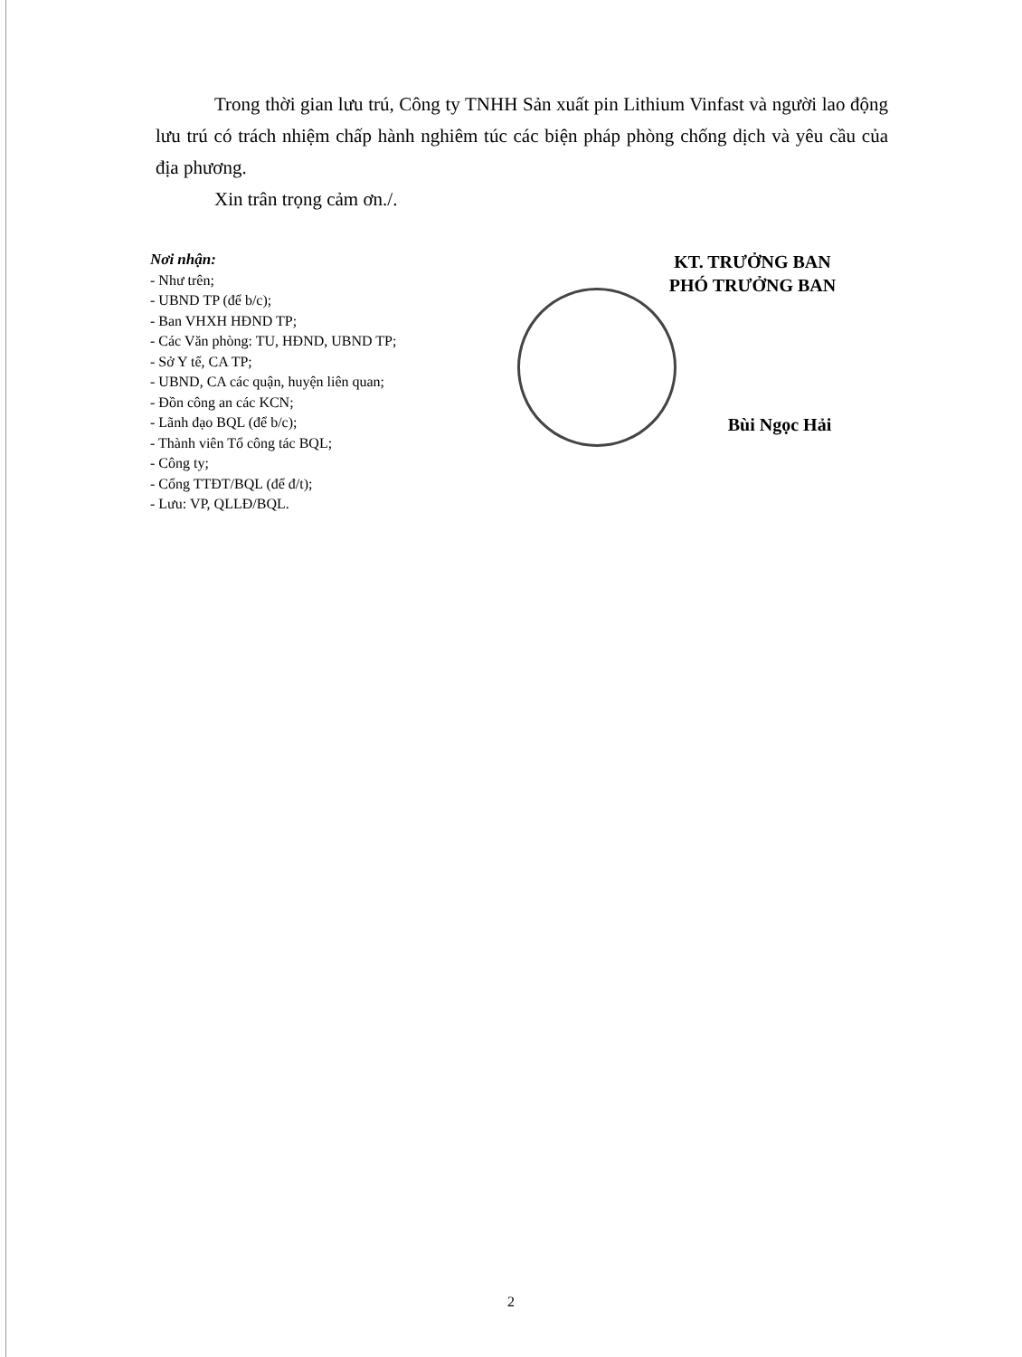Trong thời gian lưu trú, Công ty TNHH Sản xuất pin Lithium Vinfast và người lao động lưu trú có trách nhiệm chấp hành nghiêm túc các biện pháp phòng chống dịch và yêu cầu của địa phương.
Xin trân trọng cảm ơn./.
Nơi nhận:
- Như trên;
- UBND TP (để b/c);
- Ban VHXH HĐND TP;
- Các Văn phòng: TU, HĐND, UBND TP;
- Sở Y tế, CA TP;
- UBND, CA các quận, huyện liên quan;
- Đồn công an các KCN;
- Lãnh đạo BQL (để b/c);
- Thành viên Tổ công tác BQL;
- Công ty;
- Cổng TTĐT/BQL (để đ/t);
- Lưu: VP, QLLĐ/BQL.
KT. TRƯỞNG BAN
PHÓ TRƯỞNG BAN
Bùi Ngọc Hải
2